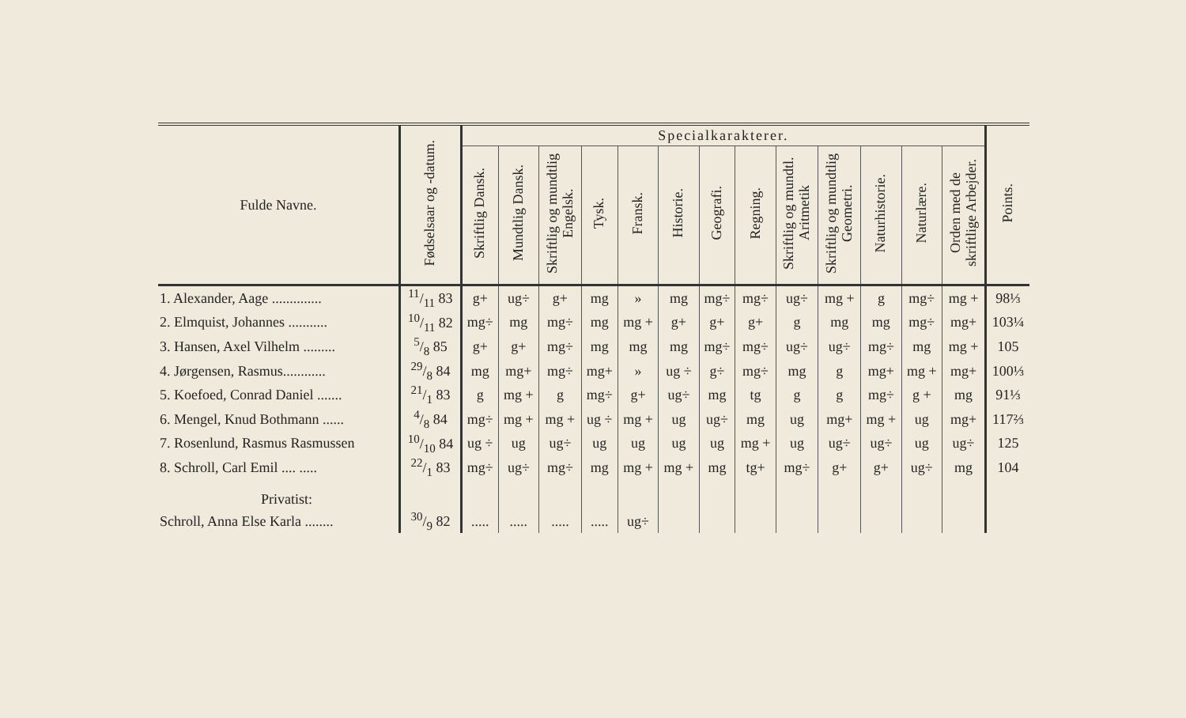| Fulde Navne. | Fødselsaar og -datum. | Specialkarakterer. | | | | | | | | | | | | | Points. |
| --- | --- | --- | --- | --- | --- | --- | --- | --- | --- | --- | --- | --- | --- | --- | --- |
| | | Skriftlig Dansk. | Mundtlig Dansk. | Skriftlig og mundtlig Engelsk. | Tysk. | Fransk. | Historie. | Geografi. | Regning. | Skriftlig og mundtl. Aritmetik | Skriftlig og mundtlig Geometri. | Naturhistorie. | Naturlære. | Orden med de skriftlige Arbejder. | |
| 1. Alexander, Aage .............. | 11/11 83 | g+ | ug÷ | g+ | mg | » | mg | mg÷ | mg÷ | ug÷ | mg + | g | mg÷ | mg + | 98⅓ |
| 2. Elmquist, Johannes ........... | 10/11 82 | mg÷ | mg | mg÷ | mg | mg + | g+ | g+ | g+ | g | mg | mg | mg÷ | mg+ | 103¼ |
| 3. Hansen, Axel Vilhelm ......... | 5/8 85 | g+ | g+ | mg÷ | mg | mg | mg | mg÷ | mg÷ | ug÷ | ug÷ | mg÷ | mg | mg + | 105 |
| 4. Jørgensen, Rasmus............ | 29/8 84 | mg | mg+ | mg÷ | mg+ | » | ug ÷ | g÷ | mg÷ | mg | g | mg+ | mg + | mg+ | 100⅓ |
| 5. Koefoed, Conrad Daniel ....... | 21/1 83 | g | mg + | g | mg÷ | g+ | ug÷ | mg | tg | g | g | mg÷ | g + | mg | 91⅓ |
| 6. Mengel, Knud Bothmann ...... | 4/8 84 | mg÷ | mg + | mg + | ug ÷ | mg + | ug | ug÷ | mg | ug | mg+ | mg + | ug | mg+ | 117⅔ |
| 7. Rosenlund, Rasmus Rasmussen | 10/10 84 | ug ÷ | ug | ug÷ | ug | ug | ug | ug | mg + | ug | ug÷ | ug÷ | ug | ug÷ | 125 |
| 8. Schroll, Carl Emil .... ..... | 22/1 83 | mg÷ | ug÷ | mg÷ | mg | mg + | mg + | mg | tg+ | mg÷ | g+ | g+ | ug÷ | mg | 104 |
| Privatist: | | | | | | | | | | | | | | | |
| Schroll, Anna Else Karla ........ | 30/9 82 | ..... | ..... | ..... | ..... | ug÷ | | | | | | | | | |